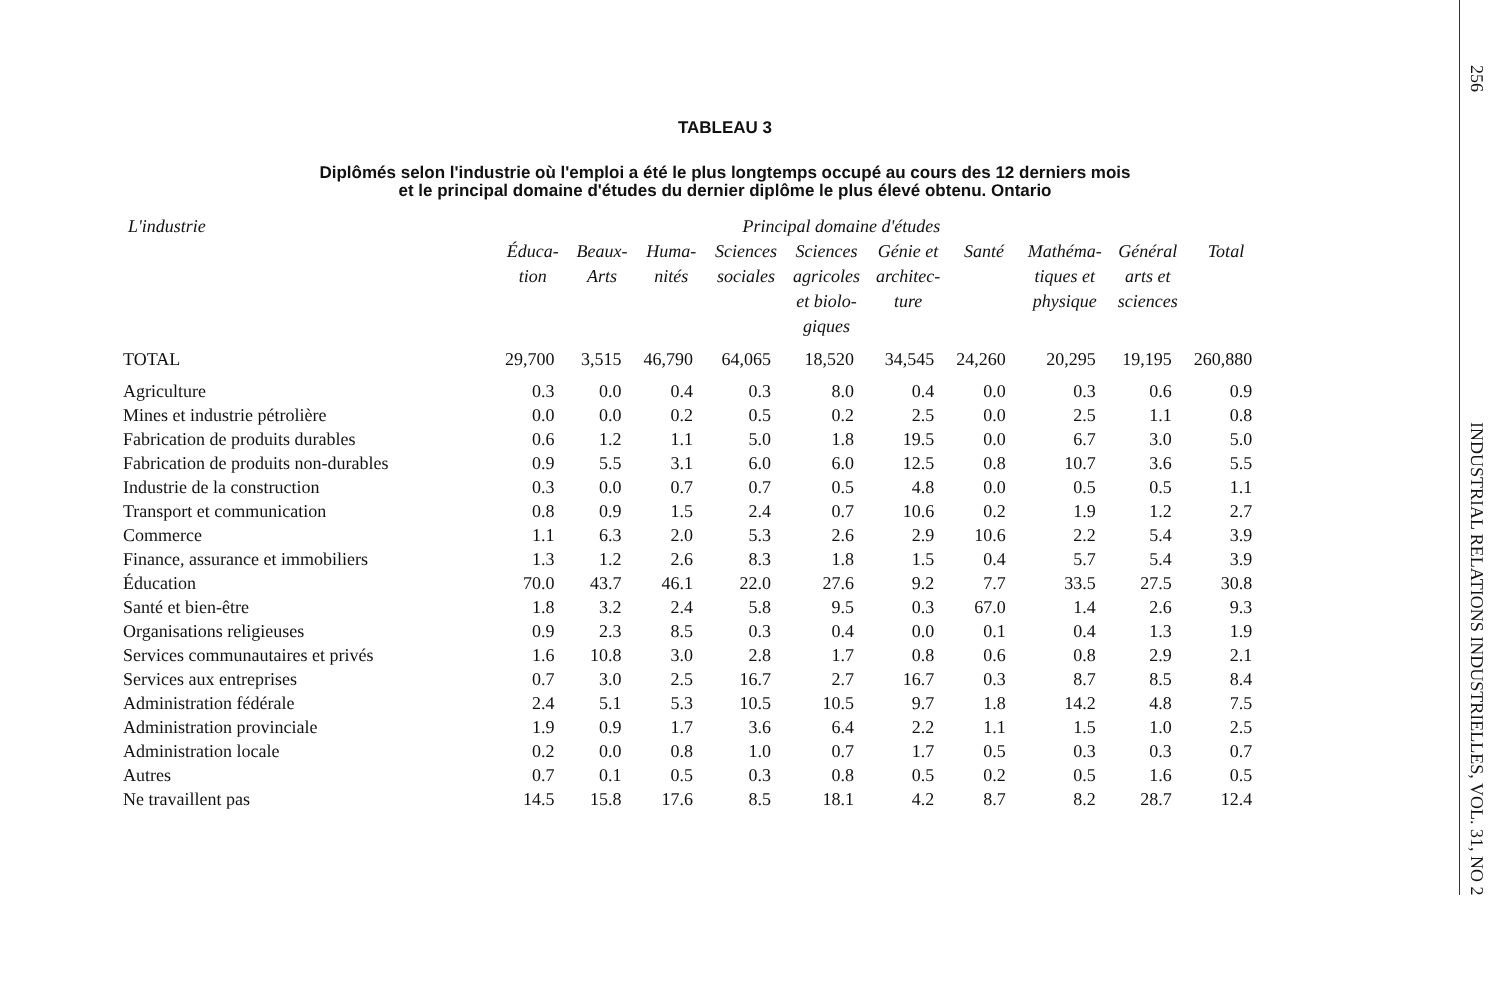TABLEAU 3
Diplômés selon l'industrie où l'emploi a été le plus longtemps occupé au cours des 12 derniers mois
et le principal domaine d'études du dernier diplôme le plus élevé obtenu. Ontario
| L'industrie | Principal domaine d'études | | | | | | | | | |
| --- | --- | --- | --- | --- | --- | --- | --- | --- | --- | --- |
| | Éduca- tion | Beaux- Arts | Huma- nités | Sciences sociales | Sciences agricoles et biolo- giques | Génie et architec- ture | Santé | Mathéma- tiques et physique | Général arts et sciences | Total |
| TOTAL | 29,700 | 3,515 | 46,790 | 64,065 | 18,520 | 34,545 | 24,260 | 20,295 | 19,195 | 260,880 |
| Agriculture | 0.3 | 0.0 | 0.4 | 0.3 | 8.0 | 0.4 | 0.0 | 0.3 | 0.6 | 0.9 |
| Mines et industrie pétrolière | 0.0 | 0.0 | 0.2 | 0.5 | 0.2 | 2.5 | 0.0 | 2.5 | 1.1 | 0.8 |
| Fabrication de produits durables | 0.6 | 1.2 | 1.1 | 5.0 | 1.8 | 19.5 | 0.0 | 6.7 | 3.0 | 5.0 |
| Fabrication de produits non-durables | 0.9 | 5.5 | 3.1 | 6.0 | 6.0 | 12.5 | 0.8 | 10.7 | 3.6 | 5.5 |
| Industrie de la construction | 0.3 | 0.0 | 0.7 | 0.7 | 0.5 | 4.8 | 0.0 | 0.5 | 0.5 | 1.1 |
| Transport et communication | 0.8 | 0.9 | 1.5 | 2.4 | 0.7 | 10.6 | 0.2 | 1.9 | 1.2 | 2.7 |
| Commerce | 1.1 | 6.3 | 2.0 | 5.3 | 2.6 | 2.9 | 10.6 | 2.2 | 5.4 | 3.9 |
| Finance, assurance et immobiliers | 1.3 | 1.2 | 2.6 | 8.3 | 1.8 | 1.5 | 0.4 | 5.7 | 5.4 | 3.9 |
| Éducation | 70.0 | 43.7 | 46.1 | 22.0 | 27.6 | 9.2 | 7.7 | 33.5 | 27.5 | 30.8 |
| Santé et bien-être | 1.8 | 3.2 | 2.4 | 5.8 | 9.5 | 0.3 | 67.0 | 1.4 | 2.6 | 9.3 |
| Organisations religieuses | 0.9 | 2.3 | 8.5 | 0.3 | 0.4 | 0.0 | 0.1 | 0.4 | 1.3 | 1.9 |
| Services communautaires et privés | 1.6 | 10.8 | 3.0 | 2.8 | 1.7 | 0.8 | 0.6 | 0.8 | 2.9 | 2.1 |
| Services aux entreprises | 0.7 | 3.0 | 2.5 | 16.7 | 2.7 | 16.7 | 0.3 | 8.7 | 8.5 | 8.4 |
| Administration fédérale | 2.4 | 5.1 | 5.3 | 10.5 | 10.5 | 9.7 | 1.8 | 14.2 | 4.8 | 7.5 |
| Administration provinciale | 1.9 | 0.9 | 1.7 | 3.6 | 6.4 | 2.2 | 1.1 | 1.5 | 1.0 | 2.5 |
| Administration locale | 0.2 | 0.0 | 0.8 | 1.0 | 0.7 | 1.7 | 0.5 | 0.3 | 0.3 | 0.7 |
| Autres | 0.7 | 0.1 | 0.5 | 0.3 | 0.8 | 0.5 | 0.2 | 0.5 | 1.6 | 0.5 |
| Ne travaillent pas | 14.5 | 15.8 | 17.6 | 8.5 | 18.1 | 4.2 | 8.7 | 8.2 | 28.7 | 12.4 |
256
INDUSTRIAL RELATIONS INDUSTRIELLES, VOL. 31, NO 2